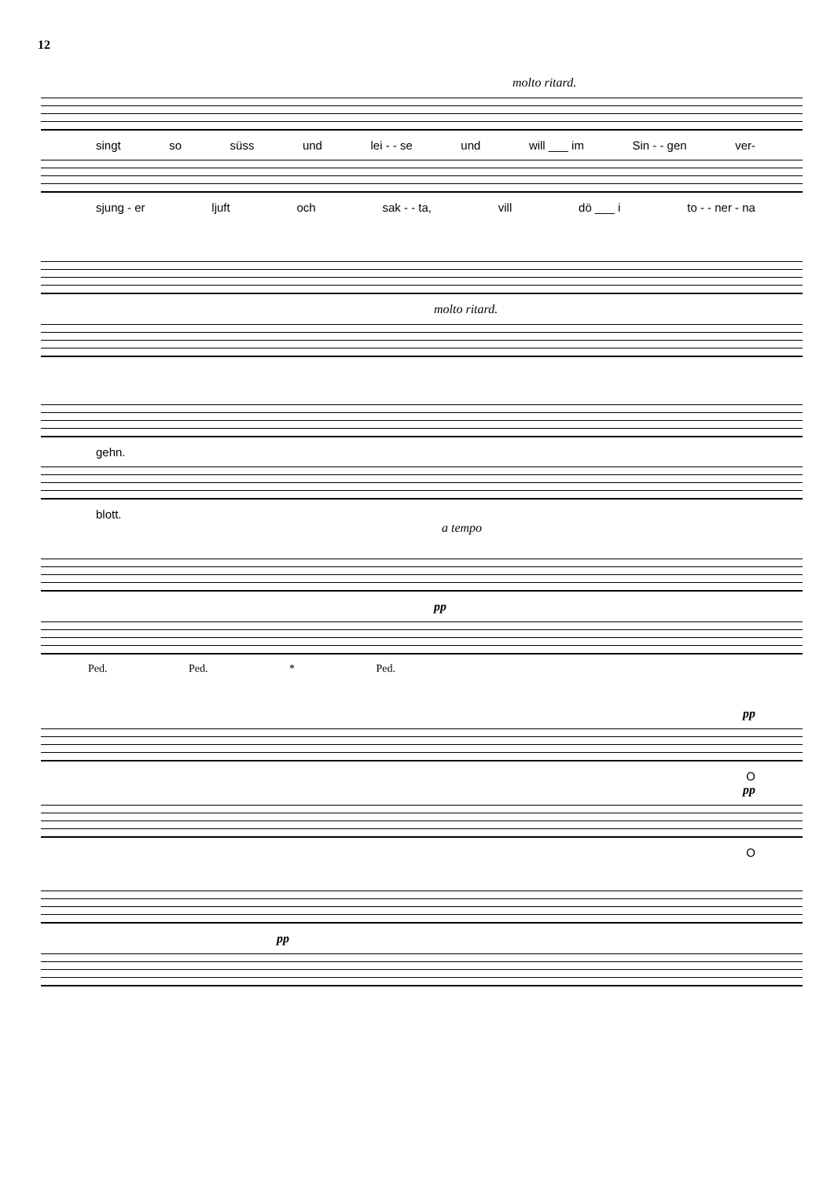12
molto ritard.
singt so süss und lei - - se und will ___ im Sin - - gen ver-
sjung - er ljuft och sak - - ta, vill dö ___ i to - - ner - na
molto ritard.
gehn.
blott.
a tempo
pp
Ped. Ped. * Ped.
pp
O
pp
O
pp